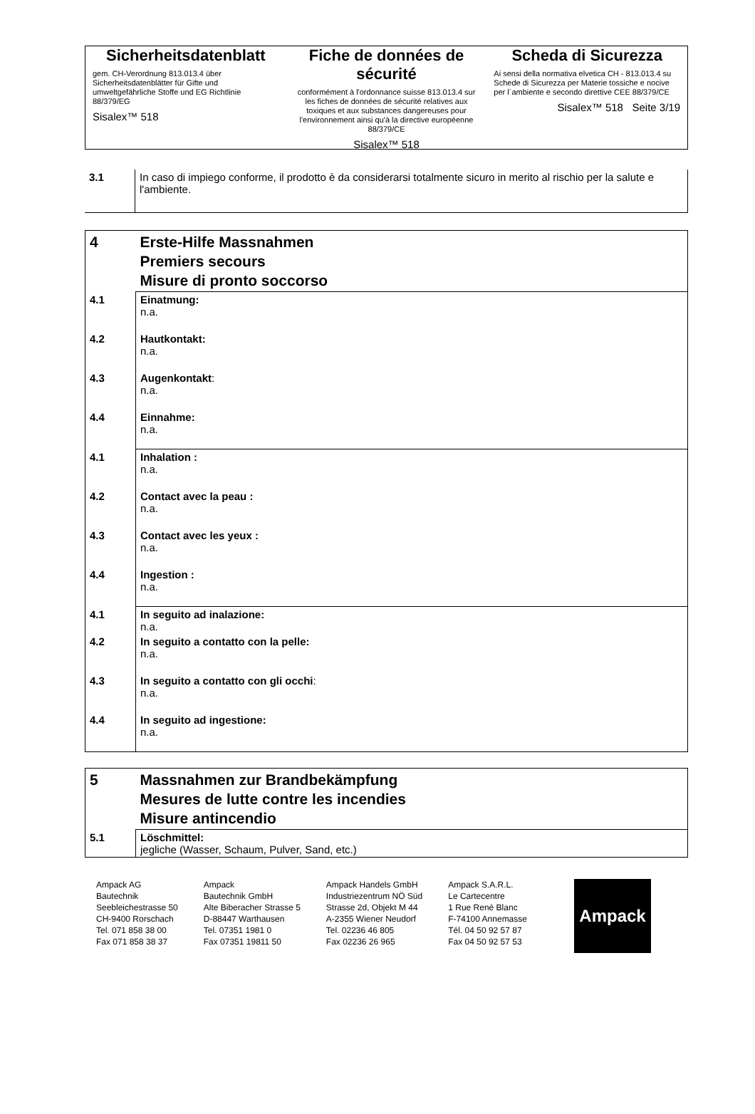Sicherheitsdatenblatt
gem. CH-Verordnung 813.013.4 über Sicherheitsdatenblätter für Gifte und umweltgefährliche Stoffe und EG Richtlinie 88/379/EG
Sisalex™ 518
Fiche de données de sécurité
conformément à l'ordonnance suisse 813.013.4 sur les fiches de données de sécurité relatives aux toxiques et aux substances dangereuses pour l'environnement ainsi qu'à la directive européenne 88/379/CE
Sisalex™ 518
Scheda di Sicurezza
Ai sensi della normativa elvetica CH - 813.013.4 su Schede di Sicurezza per Materie tossiche e nocive per l´ambiente e secondo direttive CEE 88/379/CE
Sisalex™ 518 Seite 3/19
| 3.1 | In caso di impiego conforme, il prodotto è da considerarsi totalmente sicuro in merito al rischio per la salute e l'ambiente. |
| 4 | Erste-Hilfe Massnahmen Premiers secours Misure di pronto soccorso |
| 4.1 | Einatmung: n.a. |
| 4.2 | Hautkontakt: n.a. |
| 4.3 | Augenkontakt : n.a. |
| 4.4 | Einnahme: n.a. |
| 4.1 | Inhalation : n.a. |
| 4.2 | Contact avec la peau : n.a. |
| 4.3 | Contact avec les yeux : n.a. |
| 4.4 | Ingestion : n.a. |
| 4.1 | In seguito ad inalazione: n.a. |
| 4.2 | In seguito a contatto con la pelle: n.a. |
| 4.3 | In seguito a contatto con gli occhi : n.a. |
| 4.4 | In seguito ad ingestione: n.a. |
| 5 | Massnahmen zur Brandbekämpfung Mesures de lutte contre les incendies Misure antincendio |
| 5.1 | Löschmittel: jegliche (Wasser, Schaum, Pulver, Sand, etc.) |
Ampack AG
Bautechnik
Seebleichestrasse 50
CH-9400 Rorschach
Tel. 071 858 38 00
Fax 071 858 38 37
Ampack
Bautechnik GmbH
Alte Biberacher Strasse 5
D-88447 Warthausen
Tel. 07351 1981 0
Fax 07351 19811 50
Ampack Handels GmbH
Industriezentrum NÖ Süd
Strasse 2d, Objekt M 44
A-2355 Wiener Neudorf
Tel. 02236 46 805
Fax 02236 26 965
Ampack S.A.R.L.
Le Cartecentre
1 Rue René Blanc
F-74100 Annemasse
Tél. 04 50 92 57 87
Fax 04 50 92 57 53
Ampack